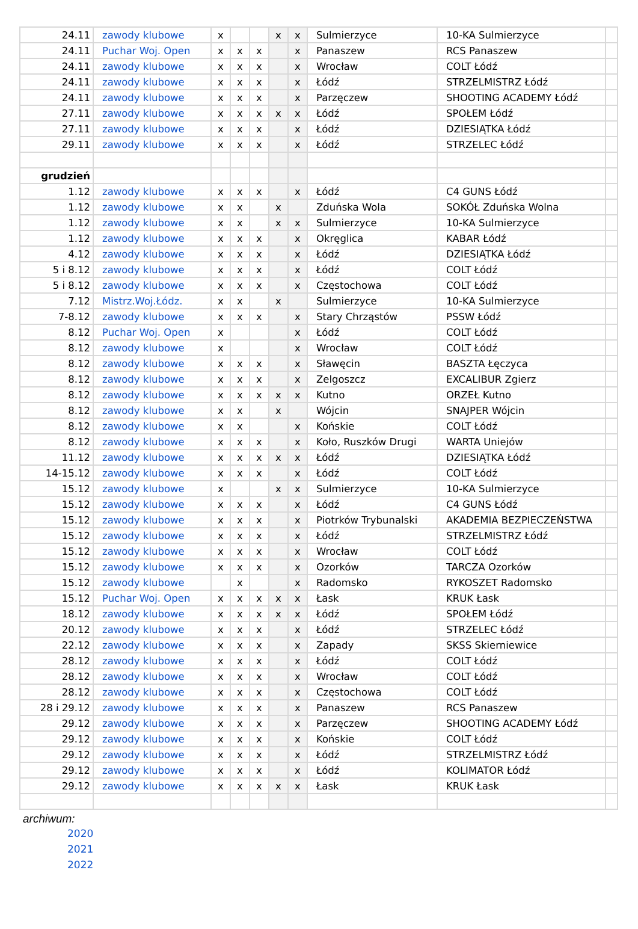| 24.11 | zawody klubowe | x | | | x | x | Sulmierzyce | 10-KA Sulmierzyce | |
| 24.11 | Puchar Woj. Open | x | x | x | | x | Panaszew | RCS Panaszew | |
| 24.11 | zawody klubowe | x | x | x | | x | Wrocław | COLT Łódź | |
| 24.11 | zawody klubowe | x | x | x | | x | Łódź | STRZELMISTRZ Łódź | |
| 24.11 | zawody klubowe | x | x | x | | x | Parzęczew | SHOOTING ACADEMY Łódź | |
| 27.11 | zawody klubowe | x | x | x | x | x | Łódź | SPOŁEM Łódź | |
| 27.11 | zawody klubowe | x | x | x | | x | Łódź | DZIESIĄTKA Łódź | |
| 29.11 | zawody klubowe | x | x | x | | x | Łódź | STRZELEC Łódź | |
| grudzień | | | | | | | | | |
| 1.12 | zawody klubowe | x | x | x | | x | Łódź | C4 GUNS Łódź | |
| 1.12 | zawody klubowe | x | x | | x | | Zduńska Wola | SOKÓŁ Zduńska Wolna | |
| 1.12 | zawody klubowe | x | x | | x | x | Sulmierzyce | 10-KA Sulmierzyce | |
| 1.12 | zawody klubowe | x | x | x | | x | Okręglica | KABAR Łódź | |
| 4.12 | zawody klubowe | x | x | x | | x | Łódź | DZIESIĄTKA Łódź | |
| 5 i 8.12 | zawody klubowe | x | x | x | | x | Łódź | COLT Łódź | |
| 5 i 8.12 | zawody klubowe | x | x | x | | x | Częstochowa | COLT Łódź | |
| 7.12 | Mistrz.Woj.Łódz. | x | x | | x | | Sulmierzyce | 10-KA Sulmierzyce | |
| 7-8.12 | zawody klubowe | x | x | x | | x | Stary Chrząstów | PSSW Łódź | |
| 8.12 | Puchar Woj. Open | x | | | | x | Łódź | COLT Łódź | |
| 8.12 | zawody klubowe | x | | | | x | Wrocław | COLT Łódź | |
| 8.12 | zawody klubowe | x | x | x | | x | Sławęcin | BASZTA Łęczyca | |
| 8.12 | zawody klubowe | x | x | x | | x | Zelgoszcz | EXCALIBUR Zgierz | |
| 8.12 | zawody klubowe | x | x | x | x | x | Kutno | ORZEŁ Kutno | |
| 8.12 | zawody klubowe | x | x | | x | | Wójcin | SNAJPER Wójcin | |
| 8.12 | zawody klubowe | x | x | | | x | Końskie | COLT Łódź | |
| 8.12 | zawody klubowe | x | x | x | | x | Koło, Ruszków Drugi | WARTA Uniejów | |
| 11.12 | zawody klubowe | x | x | x | x | x | Łódź | DZIESIĄTKA Łódź | |
| 14-15.12 | zawody klubowe | x | x | x | | x | Łódź | COLT Łódź | |
| 15.12 | zawody klubowe | x | | | x | x | Sulmierzyce | 10-KA Sulmierzyce | |
| 15.12 | zawody klubowe | x | x | x | | x | Łódź | C4 GUNS Łódź | |
| 15.12 | zawody klubowe | x | x | x | | x | Piotrków Trybunalski | AKADEMIA BEZPIECZEŃSTWA | |
| 15.12 | zawody klubowe | x | x | x | | x | Łódź | STRZELMISTRZ Łódź | |
| 15.12 | zawody klubowe | x | x | x | | x | Wrocław | COLT Łódź | |
| 15.12 | zawody klubowe | x | x | x | | x | Ozorków | TARCZA Ozorków | |
| 15.12 | zawody klubowe | | x | | | x | Radomsko | RYKOSZET Radomsko | |
| 15.12 | Puchar Woj. Open | x | x | x | x | x | Łask | KRUK Łask | |
| 18.12 | zawody klubowe | x | x | x | x | x | Łódź | SPOŁEM Łódź | |
| 20.12 | zawody klubowe | x | x | x | | x | Łódź | STRZELEC Łódź | |
| 22.12 | zawody klubowe | x | x | x | | x | Zapady | SKSS Skierniewice | |
| 28.12 | zawody klubowe | x | x | x | | x | Łódź | COLT Łódź | |
| 28.12 | zawody klubowe | x | x | x | | x | Wrocław | COLT Łódź | |
| 28.12 | zawody klubowe | x | x | x | | x | Częstochowa | COLT Łódź | |
| 28 i 29.12 | zawody klubowe | x | x | x | | x | Panaszew | RCS Panaszew | |
| 29.12 | zawody klubowe | x | x | x | | x | Parzęczew | SHOOTING ACADEMY Łódź | |
| 29.12 | zawody klubowe | x | x | x | | x | Końskie | COLT Łódź | |
| 29.12 | zawody klubowe | x | x | x | | x | Łódź | STRZELMISTRZ Łódź | |
| 29.12 | zawody klubowe | x | x | x | | x | Łódź | KOLIMATOR Łódź | |
| 29.12 | zawody klubowe | x | x | x | x | x | Łask | KRUK Łask | |
archiwum:
2020
2021
2022